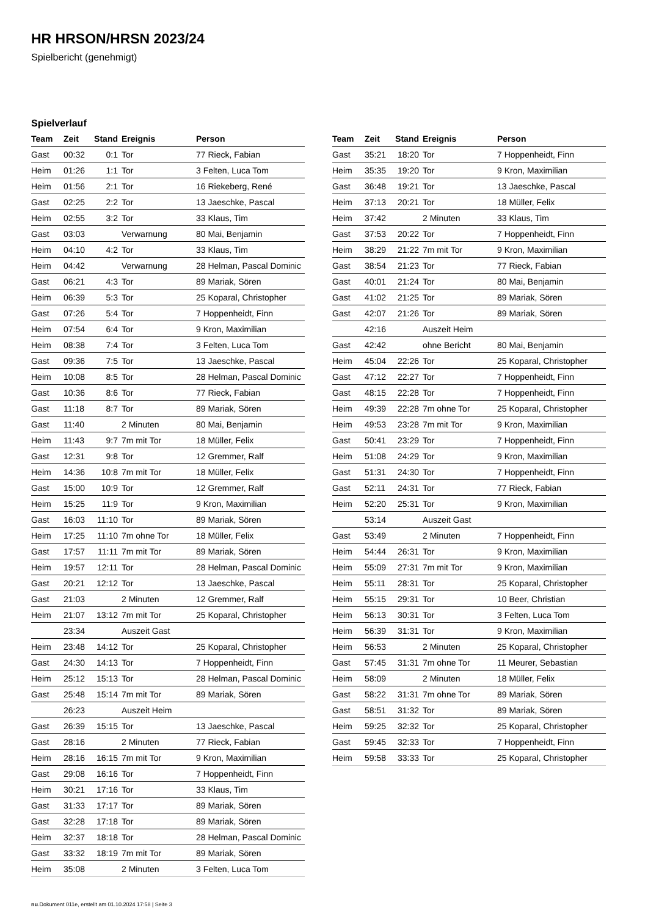HR HRSON/HRSN 2023/24
Spielbericht (genehmigt)
Spielverlauf
| Team | Zeit | Stand | Ereignis | Person |
| --- | --- | --- | --- | --- |
| Gast | 00:32 | 0:1 | Tor | 77 Rieck, Fabian |
| Heim | 01:26 | 1:1 | Tor | 3 Felten, Luca Tom |
| Heim | 01:56 | 2:1 | Tor | 16 Riekeberg, René |
| Gast | 02:25 | 2:2 | Tor | 13 Jaeschke, Pascal |
| Heim | 02:55 | 3:2 | Tor | 33 Klaus, Tim |
| Gast | 03:03 | | Verwarnung | 80 Mai, Benjamin |
| Heim | 04:10 | 4:2 | Tor | 33 Klaus, Tim |
| Heim | 04:42 | | Verwarnung | 28 Helman, Pascal Dominic |
| Gast | 06:21 | 4:3 | Tor | 89 Mariak, Sören |
| Heim | 06:39 | 5:3 | Tor | 25 Koparal, Christopher |
| Gast | 07:26 | 5:4 | Tor | 7 Hoppenheidt, Finn |
| Heim | 07:54 | 6:4 | Tor | 9 Kron, Maximilian |
| Heim | 08:38 | 7:4 | Tor | 3 Felten, Luca Tom |
| Gast | 09:36 | 7:5 | Tor | 13 Jaeschke, Pascal |
| Heim | 10:08 | 8:5 | Tor | 28 Helman, Pascal Dominic |
| Gast | 10:36 | 8:6 | Tor | 77 Rieck, Fabian |
| Gast | 11:18 | 8:7 | Tor | 89 Mariak, Sören |
| Gast | 11:40 | | 2 Minuten | 80 Mai, Benjamin |
| Heim | 11:43 | 9:7 | 7m mit Tor | 18 Müller, Felix |
| Gast | 12:31 | 9:8 | Tor | 12 Gremmer, Ralf |
| Heim | 14:36 | 10:8 | 7m mit Tor | 18 Müller, Felix |
| Gast | 15:00 | 10:9 | Tor | 12 Gremmer, Ralf |
| Heim | 15:25 | 11:9 | Tor | 9 Kron, Maximilian |
| Gast | 16:03 | 11:10 | Tor | 89 Mariak, Sören |
| Heim | 17:25 | 11:10 | 7m ohne Tor | 18 Müller, Felix |
| Gast | 17:57 | 11:11 | 7m mit Tor | 89 Mariak, Sören |
| Heim | 19:57 | 12:11 | Tor | 28 Helman, Pascal Dominic |
| Gast | 20:21 | 12:12 | Tor | 13 Jaeschke, Pascal |
| Gast | 21:03 | | 2 Minuten | 12 Gremmer, Ralf |
| Heim | 21:07 | 13:12 | 7m mit Tor | 25 Koparal, Christopher |
| | 23:34 | | Auszeit Gast | |
| Heim | 23:48 | 14:12 | Tor | 25 Koparal, Christopher |
| Gast | 24:30 | 14:13 | Tor | 7 Hoppenheidt, Finn |
| Heim | 25:12 | 15:13 | Tor | 28 Helman, Pascal Dominic |
| Gast | 25:48 | 15:14 | 7m mit Tor | 89 Mariak, Sören |
| | 26:23 | | Auszeit Heim | |
| Gast | 26:39 | 15:15 | Tor | 13 Jaeschke, Pascal |
| Gast | 28:16 | | 2 Minuten | 77 Rieck, Fabian |
| Heim | 28:16 | 16:15 | 7m mit Tor | 9 Kron, Maximilian |
| Gast | 29:08 | 16:16 | Tor | 7 Hoppenheidt, Finn |
| Heim | 30:21 | 17:16 | Tor | 33 Klaus, Tim |
| Gast | 31:33 | 17:17 | Tor | 89 Mariak, Sören |
| Gast | 32:28 | 17:18 | Tor | 89 Mariak, Sören |
| Heim | 32:37 | 18:18 | Tor | 28 Helman, Pascal Dominic |
| Gast | 33:32 | 18:19 | 7m mit Tor | 89 Mariak, Sören |
| Heim | 35:08 | | 2 Minuten | 3 Felten, Luca Tom |
| Team | Zeit | Stand | Ereignis | Person |
| --- | --- | --- | --- | --- |
| Gast | 35:21 | 18:20 | Tor | 7 Hoppenheidt, Finn |
| Heim | 35:35 | 19:20 | Tor | 9 Kron, Maximilian |
| Gast | 36:48 | 19:21 | Tor | 13 Jaeschke, Pascal |
| Heim | 37:13 | 20:21 | Tor | 18 Müller, Felix |
| Heim | 37:42 | | 2 Minuten | 33 Klaus, Tim |
| Gast | 37:53 | 20:22 | Tor | 7 Hoppenheidt, Finn |
| Heim | 38:29 | 21:22 | 7m mit Tor | 9 Kron, Maximilian |
| Gast | 38:54 | 21:23 | Tor | 77 Rieck, Fabian |
| Gast | 40:01 | 21:24 | Tor | 80 Mai, Benjamin |
| Gast | 41:02 | 21:25 | Tor | 89 Mariak, Sören |
| Gast | 42:07 | 21:26 | Tor | 89 Mariak, Sören |
| | 42:16 | | Auszeit Heim | |
| Gast | 42:42 | | ohne Bericht | 80 Mai, Benjamin |
| Heim | 45:04 | 22:26 | Tor | 25 Koparal, Christopher |
| Gast | 47:12 | 22:27 | Tor | 7 Hoppenheidt, Finn |
| Gast | 48:15 | 22:28 | Tor | 7 Hoppenheidt, Finn |
| Heim | 49:39 | 22:28 | 7m ohne Tor | 25 Koparal, Christopher |
| Heim | 49:53 | 23:28 | 7m mit Tor | 9 Kron, Maximilian |
| Gast | 50:41 | 23:29 | Tor | 7 Hoppenheidt, Finn |
| Heim | 51:08 | 24:29 | Tor | 9 Kron, Maximilian |
| Gast | 51:31 | 24:30 | Tor | 7 Hoppenheidt, Finn |
| Gast | 52:11 | 24:31 | Tor | 77 Rieck, Fabian |
| Heim | 52:20 | 25:31 | Tor | 9 Kron, Maximilian |
| | 53:14 | | Auszeit Gast | |
| Gast | 53:49 | | 2 Minuten | 7 Hoppenheidt, Finn |
| Heim | 54:44 | 26:31 | Tor | 9 Kron, Maximilian |
| Heim | 55:09 | 27:31 | 7m mit Tor | 9 Kron, Maximilian |
| Heim | 55:11 | 28:31 | Tor | 25 Koparal, Christopher |
| Heim | 55:15 | 29:31 | Tor | 10 Beer, Christian |
| Heim | 56:13 | 30:31 | Tor | 3 Felten, Luca Tom |
| Heim | 56:39 | 31:31 | Tor | 9 Kron, Maximilian |
| Heim | 56:53 | | 2 Minuten | 25 Koparal, Christopher |
| Gast | 57:45 | 31:31 | 7m ohne Tor | 11 Meurer, Sebastian |
| Heim | 58:09 | | 2 Minuten | 18 Müller, Felix |
| Gast | 58:22 | 31:31 | 7m ohne Tor | 89 Mariak, Sören |
| Gast | 58:51 | 31:32 | Tor | 89 Mariak, Sören |
| Heim | 59:25 | 32:32 | Tor | 25 Koparal, Christopher |
| Gast | 59:45 | 32:33 | Tor | 7 Hoppenheidt, Finn |
| Heim | 59:58 | 33:33 | Tor | 25 Koparal, Christopher |
nu.Dokument 011e, erstellt am 01.10.2024 17:58 | Seite 3